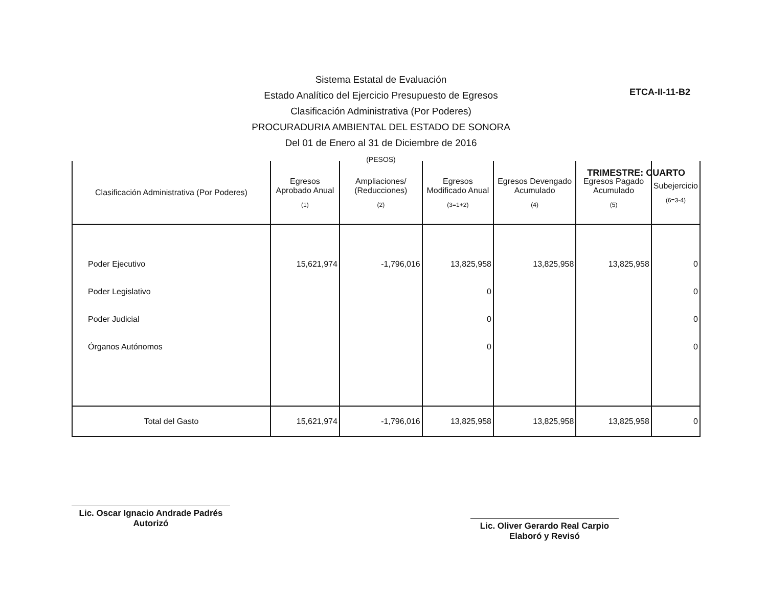ETCA-II-11-B2
Sistema Estatal de Evaluación
Estado Analítico del Ejercicio Presupuesto de Egresos
Clasificación Administrativa (Por Poderes)
PROCURADURIA AMBIENTAL DEL ESTADO DE SONORA
Del 01 de Enero al 31 de Diciembre de 2016
(PESOS)
TRIMESTRE: CUARTO
| Clasificación Administrativa (Por Poderes) | Egresos Aprobado Anual (1) | Ampliaciones/ (Reducciones) (2) | Egresos Modificado Anual (3=1+2) | Egresos Devengado Acumulado (4) | Egresos Pagado Acumulado (5) | Subejercicio (6=3-4) |
| --- | --- | --- | --- | --- | --- | --- |
| Poder Ejecutivo Poder Legislativo Poder Judicial Órganos Autónomos | 15,621,974 | -1,796,016 | 13,825,958 0 0 0 | 13,825,958 | 13,825,958 | 0 0 0 0 |
| Total del Gasto | 15,621,974 | -1,796,016 | 13,825,958 | 13,825,958 | 13,825,958 | 0 |
Lic. Oscar Ignacio Andrade Padrés
Autorizó
Lic. Oliver Gerardo Real Carpio
Elaboró y Revisó